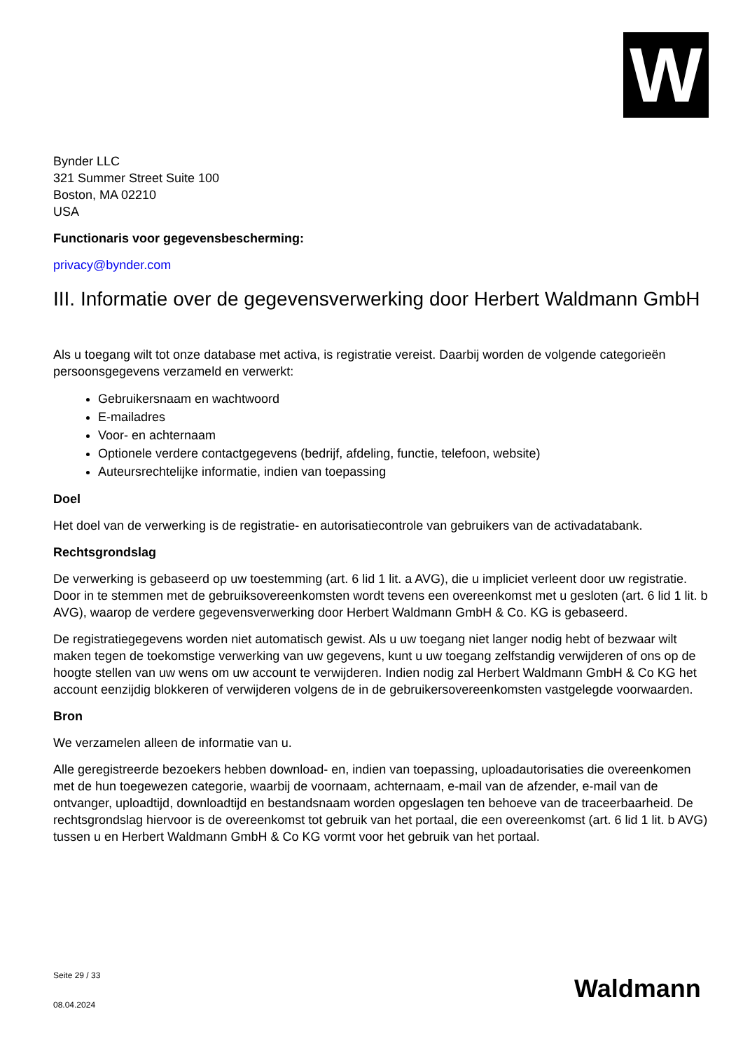W
Bynder LLC
321 Summer Street Suite 100
Boston, MA 02210
USA
Functionaris voor gegevensbescherming:
privacy@bynder.com
III. Informatie over de gegevensverwerking door Herbert Waldmann GmbH
Als u toegang wilt tot onze database met activa, is registratie vereist. Daarbij worden de volgende categorieën persoonsgegevens verzameld en verwerkt:
Gebruikersnaam en wachtwoord
E-mailadres
Voor- en achternaam
Optionele verdere contactgegevens (bedrijf, afdeling, functie, telefoon, website)
Auteursrechtelijke informatie, indien van toepassing
Doel
Het doel van de verwerking is de registratie- en autorisatiecontrole van gebruikers van de activadatabank.
Rechtsgrondslag
De verwerking is gebaseerd op uw toestemming (art. 6 lid 1 lit. a AVG), die u impliciet verleent door uw registratie. Door in te stemmen met de gebruiksovereenkomsten wordt tevens een overeenkomst met u gesloten (art. 6 lid 1 lit. b AVG), waarop de verdere gegevensverwerking door Herbert Waldmann GmbH & Co. KG is gebaseerd.
De registratiegegevens worden niet automatisch gewist. Als u uw toegang niet langer nodig hebt of bezwaar wilt maken tegen de toekomstige verwerking van uw gegevens, kunt u uw toegang zelfstandig verwijderen of ons op de hoogte stellen van uw wens om uw account te verwijderen. Indien nodig zal Herbert Waldmann GmbH & Co KG het account eenzijdig blokkeren of verwijderen volgens de in de gebruikersovereenkomsten vastgelegde voorwaarden.
Bron
We verzamelen alleen de informatie van u.
Alle geregistreerde bezoekers hebben download- en, indien van toepassing, uploadautorisaties die overeenkomen met de hun toegewezen categorie, waarbij de voornaam, achternaam, e-mail van de afzender, e-mail van de ontvanger, uploadtijd, downloadtijd en bestandsnaam worden opgeslagen ten behoeve van de traceerbaarheid. De rechtsgrondslag hiervoor is de overeenkomst tot gebruik van het portaal, die een overeenkomst (art. 6 lid 1 lit. b AVG) tussen u en Herbert Waldmann GmbH & Co KG vormt voor het gebruik van het portaal.
Seite 29 / 33
08.04.2024
Waldmann